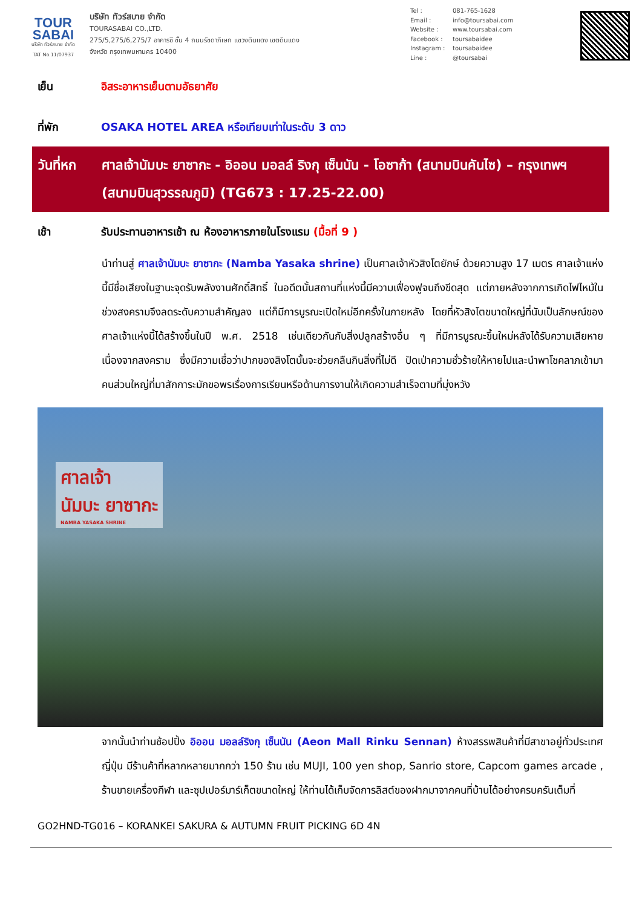TOUR
SABAI
บริษัท ทัวร์สบาย จำกัด
TAT No.11/07937
บริษัท ทัวร์สบาย จำกัด
TOURASABAI CO.,LTD.
275/5,275/6,275/7 อาคารซี ชั้น 4 ถนนรัชดาภิเษก แขวงดินแดง เขตดินแดง
จังหวัด กรุงเทพมหานคร 10400
Tel : 081-765-1628
Email : info@toursabai.com
Website : www.toursabai.com
Facebook : toursabaidee
Instagram : toursabaidee
Line : @toursabai
เย็น อิสระอาหารเย็นตามอัธยาศัย
ที่พัก OSAKA HOTEL AREA หรือเทียบเท่าในระดับ 3 ดาว
วันที่หก
ศาลเจ้านัมบะ ยาซากะ - อิออน มอลล์ ริงกุ เซ็นนัน - โอซาก้า (สนามบินคันไซ) – กรุงเทพฯ (สนามบินสุวรรณภูมิ) (TG673 : 17.25-22.00)
เช้า รับประทานอาหารเช้า ณ ห้องอาหารภายในโรงแรม (มื้อที่ 9 )
นำท่านสู่ ศาลเจ้านัมบะ ยาซากะ (Namba Yasaka shrine) เป็นศาลเจ้าหัวสิงโตยักษ์ ด้วยความสูง 17 เมตร ศาลเจ้าแห่งนี้มีชื่อเสียงในฐานะจุดรับพลังงานศักดิ์สิทธิ์ ในอดีตนั้นสถานที่แห่งนี้มีความเฟื่องฟูจนถึงขีดสุด แต่ภายหลังจากการเกิดไฟไหม้ในช่วงสงครามจึงลดระดับความสำคัญลง แต่ก็มีการบูรณะเปิดใหม่อีกครั้งในภายหลัง โดยที่หัวสิงโตขนาดใหญ่ที่นับเป็นลักษณ์ของศาลเจ้าแห่งนี้ได้สร้างขึ้นในปี พ.ศ. 2518 เช่นเดียวกันกับสิ่งปลูกสร้างอื่น ๆ ที่มีการบูรณะขึ้นใหม่หลังได้รับความเสียหายเนื่องจากสงคราม ซึ่งมีความเชื่อว่าปากของสิงโตนั้นจะช่วยกลืนกินสิ่งที่ไม่ดี ปัดเป่าความชั่วร้ายให้หายไปและนำพาโชคลาภเข้ามา คนส่วนใหญ่ที่มาสักการะมักขอพรเรื่องการเรียนหรือด้านการงานให้เกิดความสำเร็จตามที่มุ่งหวัง
ศาลเจ้า
นัมบะ ยาซากะ
NAMBA YASAKA SHRINE
จากนั้นนำท่านช้อปปิ้ง อิออน มอลล์ริงกุ เซ็นนัน (Aeon Mall Rinku Sennan) ห้างสรรพสินค้าที่มีสาขาอยู่ทั่วประเทศญี่ปุ่น มีร้านค้าที่หลากหลายมากกว่า 150 ร้าน เช่น MUJI, 100 yen shop, Sanrio store, Capcom games arcade , ร้านขายเครื่องกีฬา และซุปเปอร์มาร์เก็ตขนาดใหญ่ ให้ท่านได้เก็บจัดการลิสต์ของฝากมาจากคนที่บ้านได้อย่างครบครันเต็มที่
GO2HND-TG016 – KORANKEI SAKURA & AUTUMN FRUIT PICKING 6D 4N